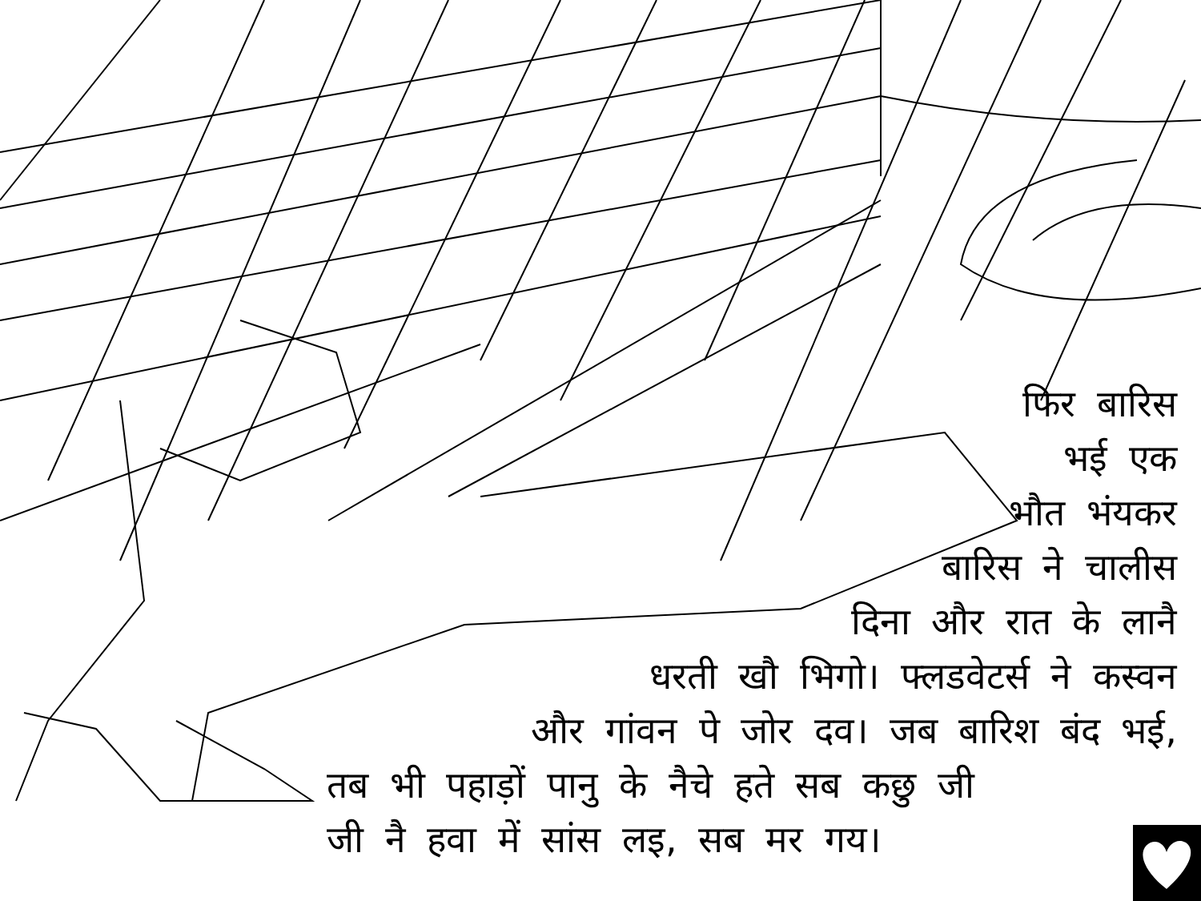फिर बारिस
भई एक
भौत भंयकर
बारिस ने चालीस
दिना और रात के लानै
धरती खौ भिगो। फ्लडवेटर्स ने कस्वन
और गांवन पे जोर दव। जब बारिश बंद भई,
तब भी पहाड़ों पानु के नैचे हते सब कछु जी
जी नै हवा में सांस लइ, सब मर गय।